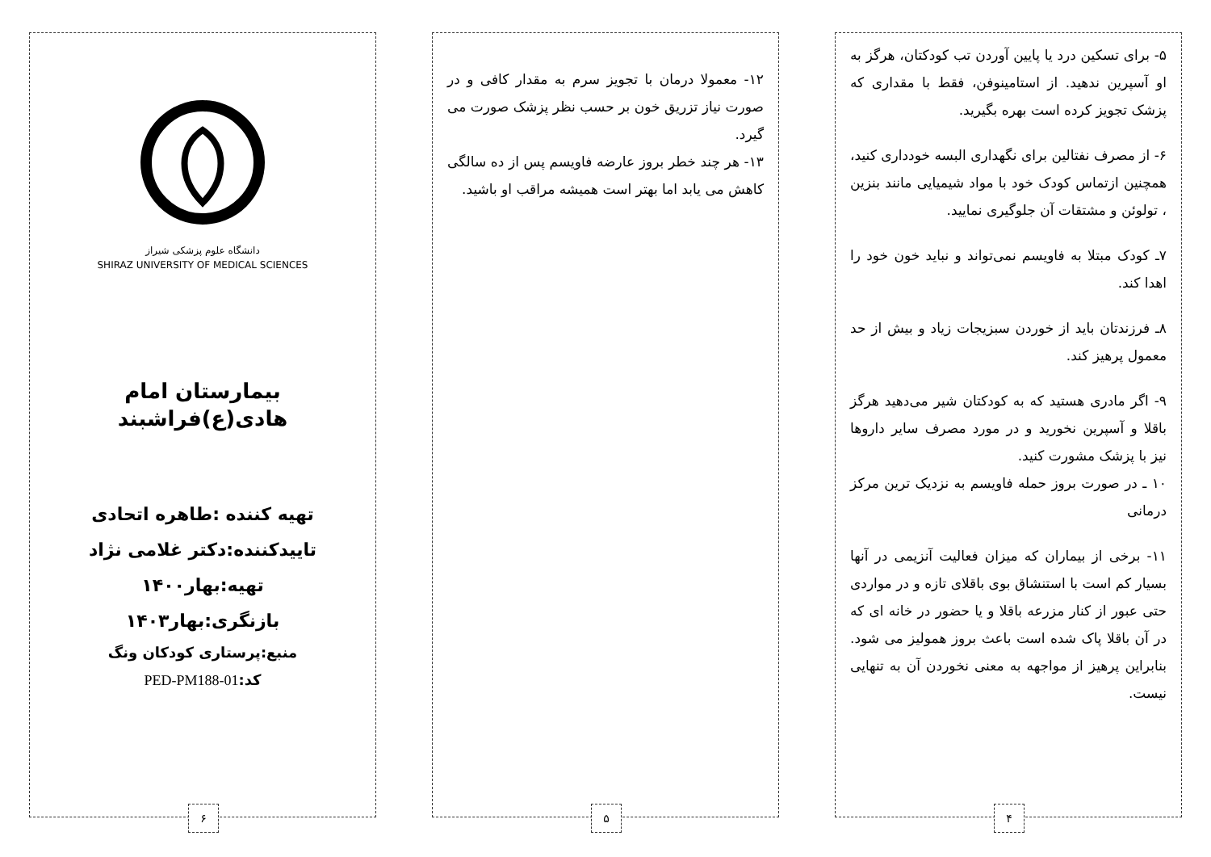۵- برای تسکین درد یا پایین آوردن تب کودکتان، هرگز به او آسپرین ندهید. از استامینوفن، فقط با مقداری که پزشک تجویز کرده است بهره بگیرید.
۶- از مصرف نفتالین برای نگهداری البسه خودداری کنید، همچنین ازتماس کودک خود با مواد شیمیایی مانند بنزین ، تولوئن و مشتقات آن جلوگیری نمایید.
۷ـ کودک مبتلا به فاویسم نمی‌تواند و نباید خون خود را اهدا کند.
۸ـ فرزندتان باید از خوردن سبزیجات زیاد و بیش از حد معمول پرهیز کند.
۹- اگر مادری هستید که به کودکتان شیر می‌دهید هرگز باقلا و آسپرین نخورید و در مورد مصرف سایر داروها نیز با پزشک مشورت کنید.
۱۰ ـ در صورت بروز حمله فاویسم به نزدیک ترین مرکز درمانی
۱۱- برخی از بیماران که میزان فعالیت آنزیمی در آنها بسیار کم است با استنشاق بوی باقلای تازه و در مواردی حتی عبور از کنار مزرعه باقلا و یا حضور در خانه ای که در آن باقلا پاک شده است باعث بروز همولیز می شود. بنابراین پرهیز از مواجهه به معنی نخوردن آن به تنهایی نیست.
۴
۱۲- معمولا درمان با تجویز سرم به مقدار کافی و در صورت نیاز تزریق خون بر حسب نظر پزشک صورت می گیرد.
۱۳- هر چند خطر بروز عارضه فاویسم پس از ده سالگی کاهش می یابد اما بهتر است همیشه مراقب او باشید.
۵
دانشگاه علوم پزشکی شیراز
SHIRAZ UNIVERSITY OF MEDICAL SCIENCES
بیمارستان امام هادی(ع)فراشبند
تهیه کننده :طاهره اتحادی
تاییدکننده:دکتر غلامی نژاد
تهیه:بهار۱۴۰۰
بازنگری:بهار۱۴۰۳
منبع:پرستاری کودکان ونگ
کد: PED-PM188-01
۶